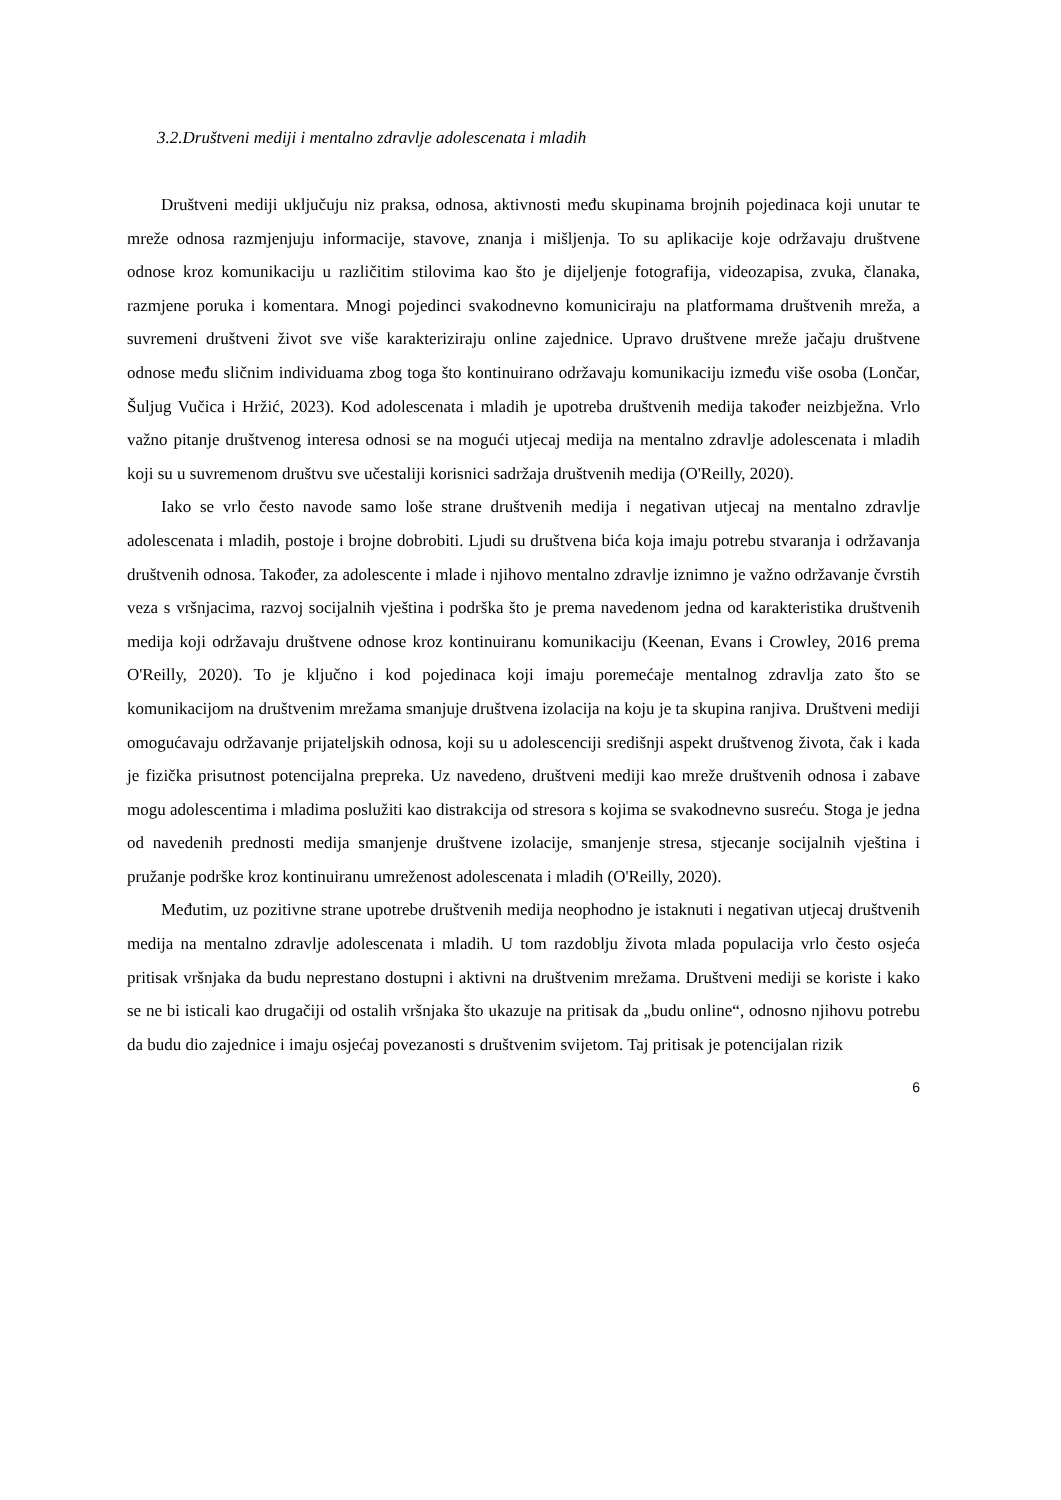3.2.Društveni mediji i mentalno zdravlje adolescenata i mladih
Društveni mediji uključuju niz praksa, odnosa, aktivnosti među skupinama brojnih pojedinaca koji unutar te mreže odnosa razmjenjuju informacije, stavove, znanja i mišljenja. To su aplikacije koje održavaju društvene odnose kroz komunikaciju u različitim stilovima kao što je dijeljenje fotografija, videozapisa, zvuka, članaka, razmjene poruka i komentara. Mnogi pojedinci svakodnevno komuniciraju na platformama društvenih mreža, a suvremeni društveni život sve više karakteriziraju online zajednice. Upravo društvene mreže jačaju društvene odnose među sličnim individuama zbog toga što kontinuirano održavaju komunikaciju između više osoba (Lončar, Šuljug Vučica i Hržić, 2023). Kod adolescenata i mladih je upotreba društvenih medija također neizbježna. Vrlo važno pitanje društvenog interesa odnosi se na mogući utjecaj medija na mentalno zdravlje adolescenata i mladih koji su u suvremenom društvu sve učestaliji korisnici sadržaja društvenih medija (O'Reilly, 2020).
Iako se vrlo često navode samo loše strane društvenih medija i negativan utjecaj na mentalno zdravlje adolescenata i mladih, postoje i brojne dobrobiti. Ljudi su društvena bića koja imaju potrebu stvaranja i održavanja društvenih odnosa. Također, za adolescente i mlade i njihovo mentalno zdravlje iznimno je važno održavanje čvrstih veza s vršnjacima, razvoj socijalnih vještina i podrška što je prema navedenom jedna od karakteristika društvenih medija koji održavaju društvene odnose kroz kontinuiranu komunikaciju (Keenan, Evans i Crowley, 2016 prema O'Reilly, 2020). To je ključno i kod pojedinaca koji imaju poremećaje mentalnog zdravlja zato što se komunikacijom na društvenim mrežama smanjuje društvena izolacija na koju je ta skupina ranjiva. Društveni mediji omogućavaju održavanje prijateljskih odnosa, koji su u adolescenciji središnji aspekt društvenog života, čak i kada je fizička prisutnost potencijalna prepreka. Uz navedeno, društveni mediji kao mreže društvenih odnosa i zabave mogu adolescentima i mladima poslužiti kao distrakcija od stresora s kojima se svakodnevno susreću. Stoga je jedna od navedenih prednosti medija smanjenje društvene izolacije, smanjenje stresa, stjecanje socijalnih vještina i pružanje podrške kroz kontinuiranu umreženost adolescenata i mladih (O'Reilly, 2020).
Međutim, uz pozitivne strane upotrebe društvenih medija neophodno je istaknuti i negativan utjecaj društvenih medija na mentalno zdravlje adolescenata i mladih. U tom razdoblju života mlada populacija vrlo često osjeća pritisak vršnjaka da budu neprestano dostupni i aktivni na društvenim mrežama. Društveni mediji se koriste i kako se ne bi isticali kao drugačiji od ostalih vršnjaka što ukazuje na pritisak da „budu online“, odnosno njihovu potrebu da budu dio zajednice i imaju osjećaj povezanosti s društvenim svijetom. Taj pritisak je potencijalan rizik
6